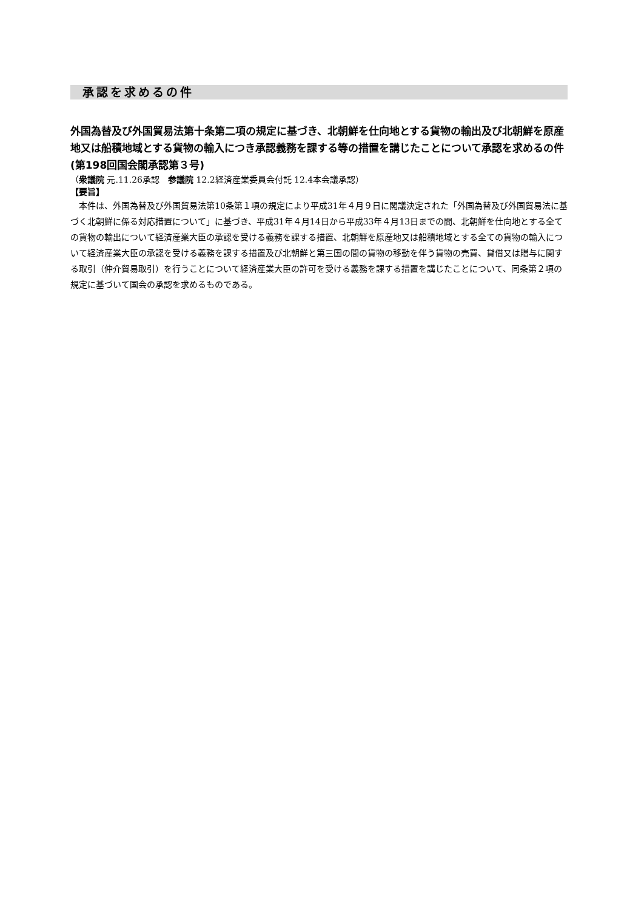承認を求めるの件
外国為替及び外国貿易法第十条第二項の規定に基づき、北朝鮮を仕向地とする貨物の輸出及び北朝鮮を原産地又は船積地域とする貨物の輸入につき承認義務を課する等の措置を講じたことについて承認を求めるの件(第198回国会閣承認第３号)
（衆議院 元.11.26承認　参議院 12.2経済産業委員会付託 12.4本会議承認）
【要旨】
本件は、外国為替及び外国貿易法第10条第１項の規定により平成31年４月９日に閣議決定された「外国為替及び外国貿易法に基づく北朝鮮に係る対応措置について」に基づき、平成31年４月14日から平成33年４月13日までの間、北朝鮮を仕向地とする全ての貨物の輸出について経済産業大臣の承認を受ける義務を課する措置、北朝鮮を原産地又は船積地域とする全ての貨物の輸入について経済産業大臣の承認を受ける義務を課する措置及び北朝鮮と第三国の間の貨物の移動を伴う貨物の売買、貸借又は贈与に関する取引（仲介貿易取引）を行うことについて経済産業大臣の許可を受ける義務を課する措置を講じたことについて、同条第２項の規定に基づいて国会の承認を求めるものである。